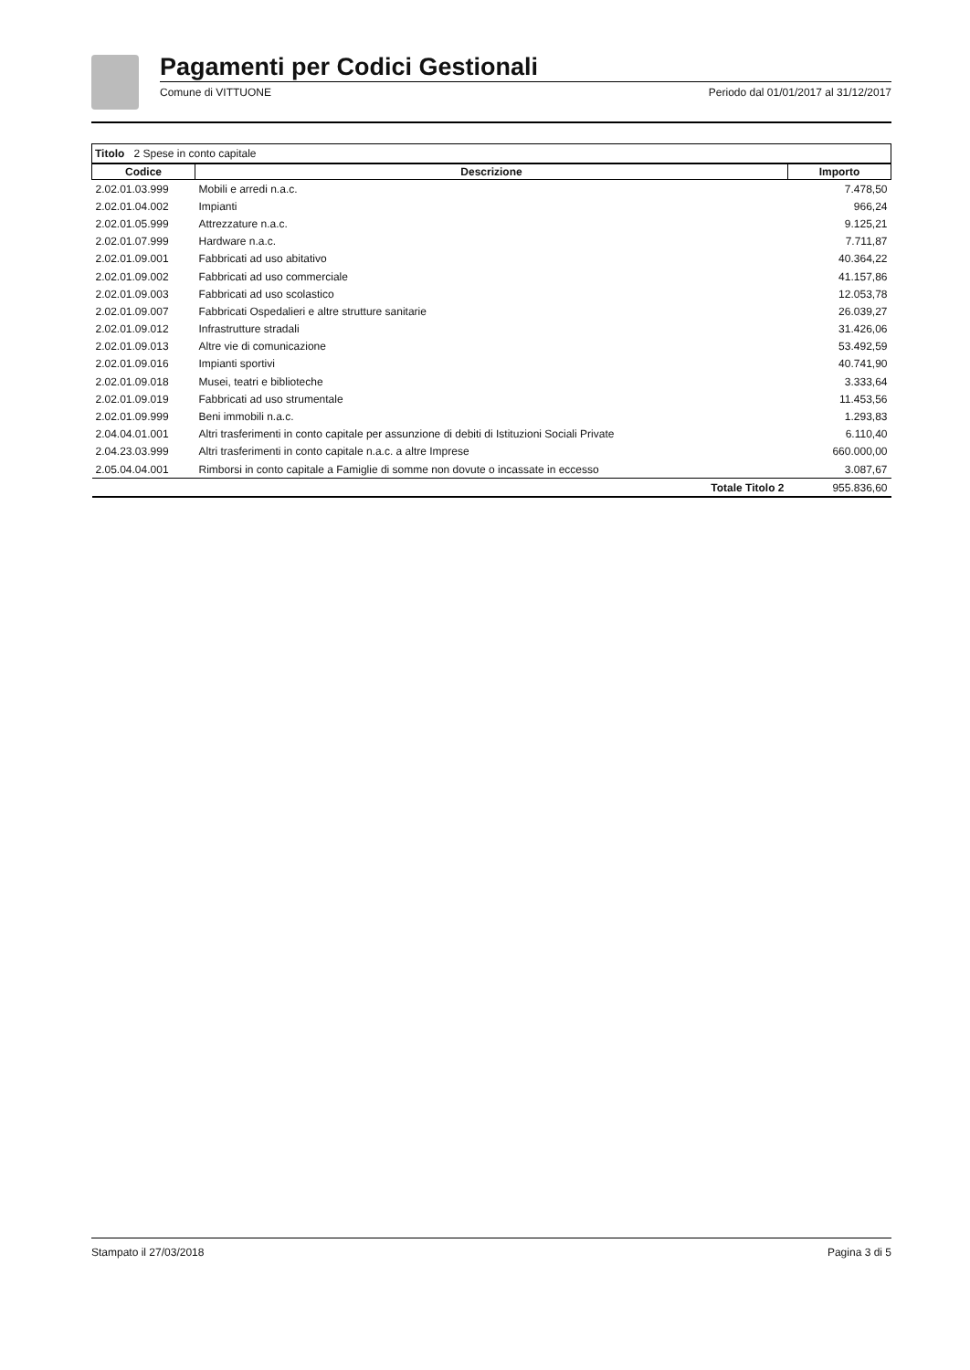Pagamenti per Codici Gestionali
Comune di VITTUONE Periodo dal 01/01/2017 al 31/12/2017
| Titolo 2 Spese in conto capitale |
| Codice | Descrizione | Importo |
| --- | --- | --- |
| 2.02.01.03.999 | Mobili e arredi n.a.c. | 7.478,50 |
| 2.02.01.04.002 | Impianti | 966,24 |
| 2.02.01.05.999 | Attrezzature n.a.c. | 9.125,21 |
| 2.02.01.07.999 | Hardware n.a.c. | 7.711,87 |
| 2.02.01.09.001 | Fabbricati ad uso abitativo | 40.364,22 |
| 2.02.01.09.002 | Fabbricati ad uso commerciale | 41.157,86 |
| 2.02.01.09.003 | Fabbricati ad uso scolastico | 12.053,78 |
| 2.02.01.09.007 | Fabbricati Ospedalieri e altre strutture sanitarie | 26.039,27 |
| 2.02.01.09.012 | Infrastrutture stradali | 31.426,06 |
| 2.02.01.09.013 | Altre vie di comunicazione | 53.492,59 |
| 2.02.01.09.016 | Impianti sportivi | 40.741,90 |
| 2.02.01.09.018 | Musei, teatri e biblioteche | 3.333,64 |
| 2.02.01.09.019 | Fabbricati ad uso strumentale | 11.453,56 |
| 2.02.01.09.999 | Beni immobili n.a.c. | 1.293,83 |
| 2.04.04.01.001 | Altri trasferimenti in conto capitale per assunzione di debiti di Istituzioni Sociali Private | 6.110,40 |
| 2.04.23.03.999 | Altri trasferimenti in conto capitale n.a.c. a altre Imprese | 660.000,00 |
| 2.05.04.04.001 | Rimborsi in conto capitale a Famiglie di somme non dovute o incassate in eccesso | 3.087,67 |
| | Totale Titolo 2 | 955.836,60 |
Stampato il 27/03/2018 Pagina 3 di 5